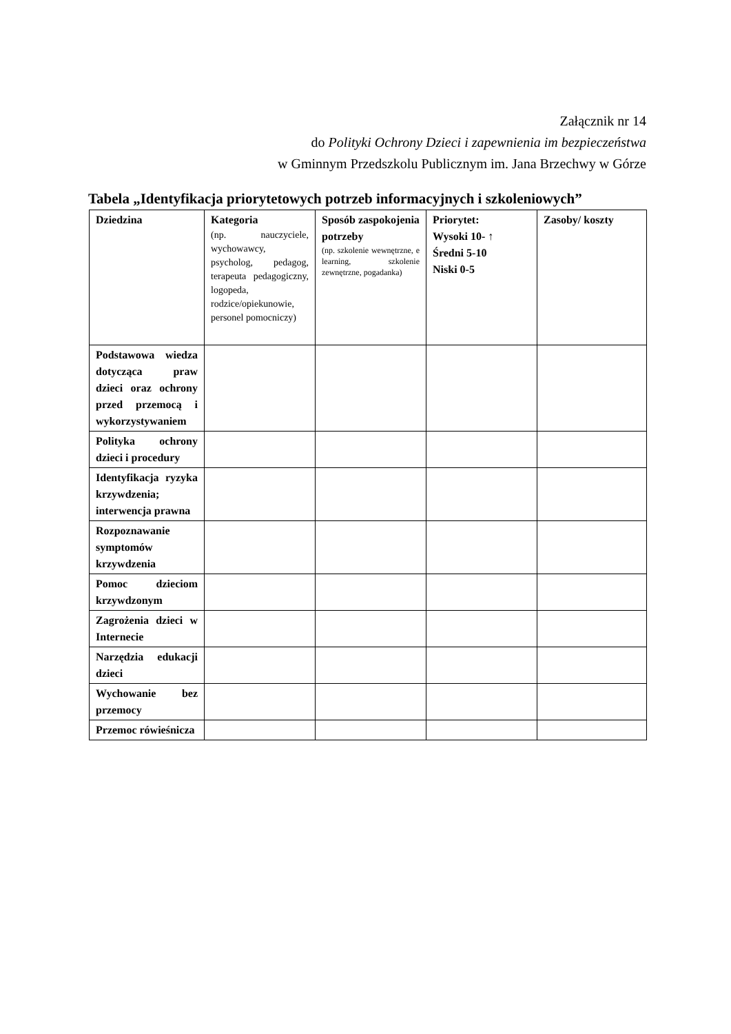Załącznik nr 14
do Polityki Ochrony Dzieci i zapewnienia im bezpieczeństwa
w Gminnym Przedszkolu Publicznym im. Jana Brzechwy w Górze
Tabela „Identyfikacja priorytetowych potrzeb informacyjnych i szkoleniowych”
| Dziedzina | Kategoria (np. nauczyciele, wychowawcy, psycholog, pedagog, terapeuta pedagogiczny, logopeda, rodzice/opiekunowie, personel pomocniczy) | Sposób zaspokojenia potrzeby (np. szkolenie wewnętrzne, e learning, szkolenie zewnętrzne, pogadanka) | Priorytet: Wysoki 10- ↑ Średni 5-10 Niski 0-5 | Zasoby/ koszty |
| --- | --- | --- | --- | --- |
| Podstawowa wiedza dotycząca praw dzieci oraz ochrony przed przemocą i wykorzystywaniem | | | | |
| Polityka ochrony dzieci i procedury | | | | |
| Identyfikacja ryzyka krzywdzenia; interwencja prawna | | | | |
| Rozpoznawanie symptomów krzywdzenia | | | | |
| Pomoc dzieciom krzywdzonym | | | | |
| Zagrożenia dzieci w Internecie | | | | |
| Narzędzia edukacji dzieci | | | | |
| Wychowanie bez przemocy | | | | |
| Przemoc rówieśnicza | | | | |